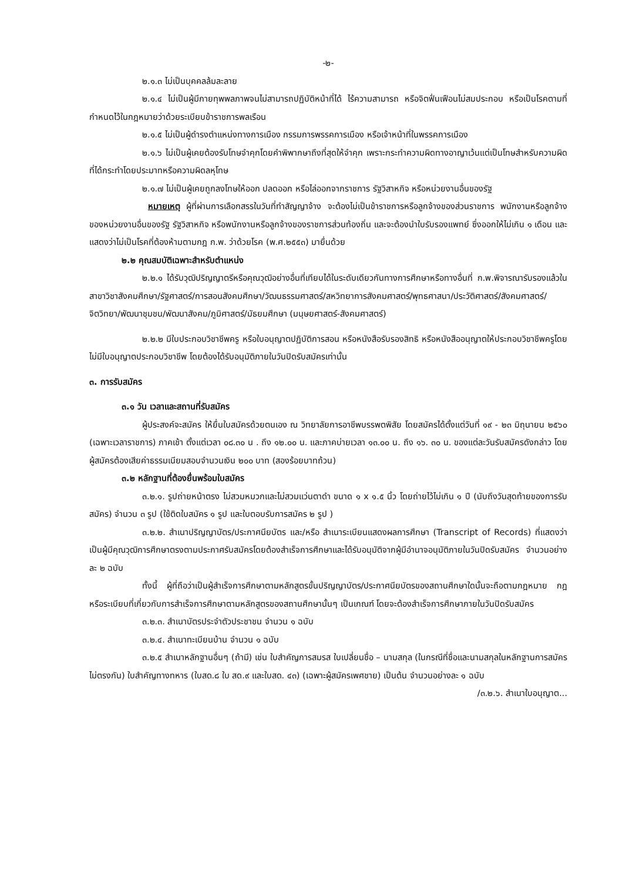-๒-
๒.๑.๓ ไม่เป็นบุคคลล้มละลาย
๒.๑.๔ ไม่เป็นผู้มีกายทุพพลภาพจนไม่สามารถปฏิบัติหน้าที่ได้ ไร้ความสามารถ หรือจิตฟั่นเฟือนไม่สมประกอบ หรือเป็นโรคตามที่กำหนดไว้ในกฎหมายว่าด้วยระเบียบข้าราชการพลเรือน
๒.๑.๕ ไม่เป็นผู้ดำรงตำแหน่งทางการเมือง กรรมการพรรคการเมือง หรือเจ้าหน้าที่ในพรรคการเมือง
๒.๑.๖ ไม่เป็นผู้เคยต้องรับโทษจำคุกโดยคำพิพากษาถึงที่สุดให้จำคุก เพราะกระทำความผิดทางอาญาเว้นแต่เป็นโทษสำหรับความผิดที่ได้กระทำโดยประมาทหรือความผิดลหุโทษ
๒.๑.๗ ไม่เป็นผู้เคยถูกลงโทษให้ออก ปลดออก หรือไล่ออกจากราชการ รัฐวิสาหกิจ หรือหน่วยงานอื่นของรัฐ
หมายเหตุ ผู้ที่ผ่านการเลือกสรรในวันที่ทำสัญญาจ้าง จะต้องไม่เป็นข้าราชการหรือลูกจ้างของส่วนราชการ พนักงานหรือลูกจ้างของหน่วยงานอื่นของรัฐ รัฐวิสาหกิจ หรือพนักงานหรือลูกจ้างของราชการส่วนท้องถิ่น และจะต้องนำใบรับรองแพทย์ ซึ่งออกให้ไม่เกิน ๑ เดือน และแสดงว่าไม่เป็นโรคที่ต้องห้ามตามกฎ ก.พ. ว่าด้วยโรค (พ.ศ.๒๕๕๓) มายื่นด้วย
๒.๒ คุณสมบัติเฉพาะสำหรับตำแหน่ง
๒.๒.๑ ได้รับวุฒิปริญญาตรีหรือคุณวุฒิอย่างอื่นที่เทียบได้ในระดับเดียวกันทางการศึกษาหรือทางอื่นที่ ก.พ.พิจารณารับรองแล้วในสาขาวิชาสังคมศึกษา/รัฐศาสตร์/การสอนสังคมศึกษา/วัฒนธรรมศาสตร์/สหวิทยาการสังคมศาสตร์/พุทธศาสนา/ประวัติศาสตร์/สังคมศาสตร์/จิตวิทยา/พัฒนาชุมชน/พัฒนาสังคม/ภูมิศาสตร์/มัธยมศึกษา (มนุษยศาสตร์-สังคมศาสตร์)
๒.๒.๒ มีใบประกอบวิชาชีพครู หรือใบอนุญาตปฏิบัติการสอน หรือหนังสือรับรองสิทธิ หรือหนังสืออนุญาตให้ประกอบวิชาชีพครูโดยไม่มีใบอนุญาตประกอบวิชาชีพ โดยต้องได้รับอนุมัติภายในวันปิดรับสมัครเท่านั้น
๓. การรับสมัคร
๓.๑ วัน เวลาและสถานที่รับสมัคร
ผู้ประสงค์จะสมัคร ให้ยื่นใบสมัครด้วยตนเอง ณ วิทยาลัยการอาชีพบรรพตพิสัย โดยสมัครได้ตั้งแต่วันที่ ๑๙ - ๒๓ มิถุนายน ๒๕๖๐ (เฉพาะเวลาราชการ) ภาคเช้า ตั้งแต่เวลา ๐๘.๓๐ น . ถึง ๑๒.๐๐ น. และภาคบ่ายเวลา ๑๓.๐๐ น. ถึง ๑๖. ๓๐ น. ของแต่ละวันรับสมัครดังกล่าว โดยผู้สมัครต้องเสียค่าธรรมเนียมสอบจำนวนเงิน ๒๐๐ บาท (สองร้อยบาทถ้วน)
๓.๒ หลักฐานที่ต้องยื่นพร้อมใบสมัคร
๓.๒.๑. รูปถ่ายหน้าตรง ไม่สวมหมวกและไม่สวมแว่นตาดำ ขนาด ๑ x ๑.๕ นิ้ว โดยถ่ายไว้ไม่เกิน ๑ ปี (นับถึงวันสุดท้ายของการรับสมัคร) จำนวน ๓ รูป (ใช้ติดใบสมัคร ๑ รูป และใบตอบรับการสมัคร ๒ รูป )
๓.๒.๒. สำเนาปริญญาบัตร/ประกาศนียบัตร และ/หรือ สำเนาระเบียนแสดงผลการศึกษา (Transcript of Records) ที่แสดงว่าเป็นผู้มีคุณวุฒิการศึกษาตรงตามประกาศรับสมัครโดยต้องสำเร็จการศึกษาและได้รับอนุมัติจากผู้มีอำนาจอนุมัติภายในวันปิดรับสมัคร จำนวนอย่างละ ๒ ฉบับ
ทั้งนี้ ผู้ที่ถือว่าเป็นผู้สำเร็จการศึกษาตามหลักสูตรขั้นปริญญาบัตร/ประกาศนียบัตรของสถานศึกษาใดนั้นจะถือตามกฎหมาย กฎ หรือระเบียบที่เกี่ยวกับการสำเร็จการศึกษาตามหลักสูตรของสถานศึกษานั้นๆ เป็นเกณฑ์ โดยจะต้องสำเร็จการศึกษาภายในวันปิดรับสมัคร
๓.๒.๓. สำเนาบัตรประจำตัวประชาชน จำนวน ๑ ฉบับ
๓.๒.๔. สำเนาทะเบียนบ้าน จำนวน ๑ ฉบับ
๓.๒.๕ สำเนาหลักฐานอื่นๆ (ถ้ามี) เช่น ใบสำคัญการสมรส ใบเปลี่ยนชื่อ – นามสกุล (ในกรณีที่ชื่อและนามสกุลในหลักฐานการสมัครไม่ตรงกัน) ใบสำคัญทางทหาร (ใบสด.๘ ใบ สด.๙ และใบสด. ๔๓) (เฉพาะผู้สมัครเพศชาย) เป็นต้น จำนวนอย่างละ ๑ ฉบับ
/๓.๒.๖. สำเนาใบอนุญาต...